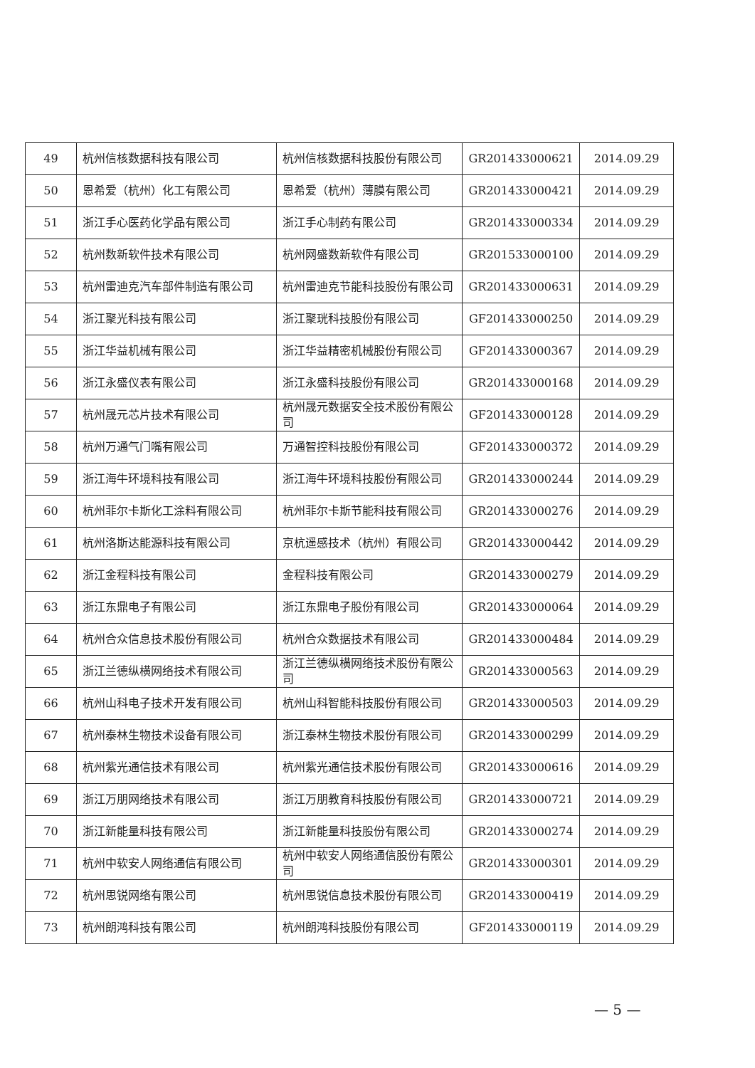| 49 | 杭州信核数据科技有限公司 | 杭州信核数据科技股份有限公司 | GR201433000621 | 2014.09.29 |
| 50 | 恩希爱（杭州）化工有限公司 | 恩希爱（杭州）薄膜有限公司 | GR201433000421 | 2014.09.29 |
| 51 | 浙江手心医药化学品有限公司 | 浙江手心制药有限公司 | GR201433000334 | 2014.09.29 |
| 52 | 杭州数新软件技术有限公司 | 杭州网盛数新软件有限公司 | GR201533000100 | 2014.09.29 |
| 53 | 杭州雷迪克汽车部件制造有限公司 | 杭州雷迪克节能科技股份有限公司 | GR201433000631 | 2014.09.29 |
| 54 | 浙江聚光科技有限公司 | 浙江聚珖科技股份有限公司 | GF201433000250 | 2014.09.29 |
| 55 | 浙江华益机械有限公司 | 浙江华益精密机械股份有限公司 | GF201433000367 | 2014.09.29 |
| 56 | 浙江永盛仪表有限公司 | 浙江永盛科技股份有限公司 | GR201433000168 | 2014.09.29 |
| 57 | 杭州晟元芯片技术有限公司 | 杭州晟元数据安全技术股份有限公司 | GF201433000128 | 2014.09.29 |
| 58 | 杭州万通气门嘴有限公司 | 万通智控科技股份有限公司 | GF201433000372 | 2014.09.29 |
| 59 | 浙江海牛环境科技有限公司 | 浙江海牛环境科技股份有限公司 | GR201433000244 | 2014.09.29 |
| 60 | 杭州菲尔卡斯化工涂料有限公司 | 杭州菲尔卡斯节能科技有限公司 | GR201433000276 | 2014.09.29 |
| 61 | 杭州洛斯达能源科技有限公司 | 京杭遥感技术（杭州）有限公司 | GR201433000442 | 2014.09.29 |
| 62 | 浙江金程科技有限公司 | 金程科技有限公司 | GR201433000279 | 2014.09.29 |
| 63 | 浙江东鼎电子有限公司 | 浙江东鼎电子股份有限公司 | GR201433000064 | 2014.09.29 |
| 64 | 杭州合众信息技术股份有限公司 | 杭州合众数据技术有限公司 | GR201433000484 | 2014.09.29 |
| 65 | 浙江兰德纵横网络技术有限公司 | 浙江兰德纵横网络技术股份有限公司 | GR201433000563 | 2014.09.29 |
| 66 | 杭州山科电子技术开发有限公司 | 杭州山科智能科技股份有限公司 | GR201433000503 | 2014.09.29 |
| 67 | 杭州泰林生物技术设备有限公司 | 浙江泰林生物技术股份有限公司 | GR201433000299 | 2014.09.29 |
| 68 | 杭州紫光通信技术有限公司 | 杭州紫光通信技术股份有限公司 | GR201433000616 | 2014.09.29 |
| 69 | 浙江万朋网络技术有限公司 | 浙江万朋教育科技股份有限公司 | GR201433000721 | 2014.09.29 |
| 70 | 浙江新能量科技有限公司 | 浙江新能量科技股份有限公司 | GR201433000274 | 2014.09.29 |
| 71 | 杭州中软安人网络通信有限公司 | 杭州中软安人网络通信股份有限公司 | GR201433000301 | 2014.09.29 |
| 72 | 杭州思锐网络有限公司 | 杭州思锐信息技术股份有限公司 | GR201433000419 | 2014.09.29 |
| 73 | 杭州朗鸿科技有限公司 | 杭州朗鸿科技股份有限公司 | GF201433000119 | 2014.09.29 |
— 5 —